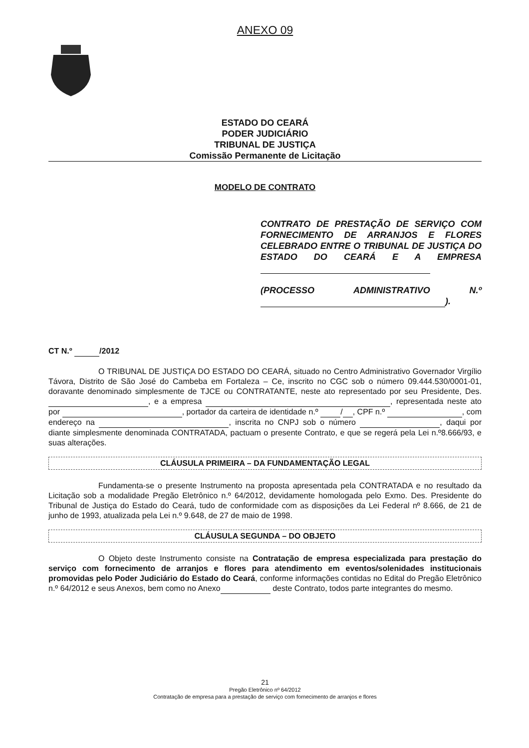ANEXO 09
ESTADO DO CEARÁ
PODER JUDICIÁRIO
TRIBUNAL DE JUSTIÇA
Comissão Permanente de Licitação
MODELO DE CONTRATO
CONTRATO DE PRESTAÇÃO DE SERVIÇO COM FORNECIMENTO DE ARRANJOS E FLORES CELEBRADO ENTRE O TRIBUNAL DE JUSTIÇA DO ESTADO DO CEARÁ E A EMPRESA
(PROCESSO ADMINISTRATIVO N.º ).
CT N.º /2012
O TRIBUNAL DE JUSTIÇA DO ESTADO DO CEARÁ, situado no Centro Administrativo Governador Virgílio Távora, Distrito de São José do Cambeba em Fortaleza – Ce, inscrito no CGC sob o número 09.444.530/0001-01, doravante denominado simplesmente de TJCE ou CONTRATANTE, neste ato representado por seu Presidente, Des. , e a empresa , representada neste ato por , portador da carteira de identidade n.º / , CPF n.º , com endereço na , inscrita no CNPJ sob o número , daqui por diante simplesmente denominada CONTRATADA, pactuam o presente Contrato, e que se regerá pela Lei n.º8.666/93, e suas alterações.
CLÁUSULA PRIMEIRA – DA FUNDAMENTAÇÃO LEGAL
Fundamenta-se o presente Instrumento na proposta apresentada pela CONTRATADA e no resultado da Licitação sob a modalidade Pregão Eletrônico n.º 64/2012, devidamente homologada pelo Exmo. Des. Presidente do Tribunal de Justiça do Estado do Ceará, tudo de conformidade com as disposições da Lei Federal nº 8.666, de 21 de junho de 1993, atualizada pela Lei n.º 9.648, de 27 de maio de 1998.
CLÁUSULA SEGUNDA – DO OBJETO
O Objeto deste Instrumento consiste na Contratação de empresa especializada para prestação do serviço com fornecimento de arranjos e flores para atendimento em eventos/solenidades institucionais promovidas pelo Poder Judiciário do Estado do Ceará, conforme informações contidas no Edital do Pregão Eletrônico n.º 64/2012 e seus Anexos, bem como no Anexo deste Contrato, todos parte integrantes do mesmo.
21
Pregão Eletrônico nº 64/2012
Contratação de empresa para a prestação de serviço com fornecimento de arranjos e flores